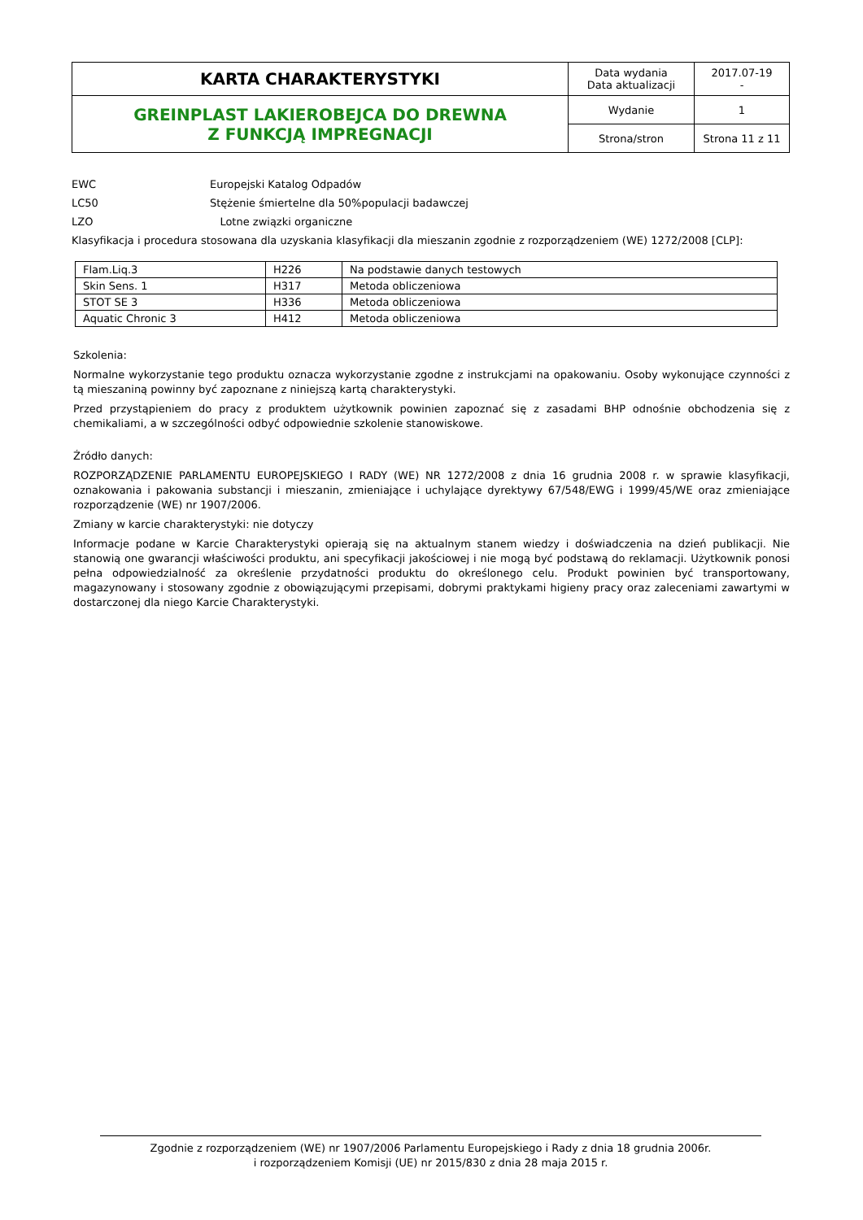| KARTA CHARAKTERYSTYKI | Data wydania Data aktualizacji | 2017.07-19 - |
| GREINPLAST LAKIEROBEJCA DO DREWNA Z FUNKCJĄ IMPREGNACJI | Wydanie | 1 |
| | Strona/stron | Strona 11 z 11 |
EWC Europejski Katalog Odpadów
LC50 Stężenie śmiertelne dla 50%populacji badawczej
LZO Lotne związki organiczne
Klasyfikacja i procedura stosowana dla uzyskania klasyfikacji dla mieszanin zgodnie z rozporządzeniem (WE) 1272/2008 [CLP]:
| Flam.Liq.3 | H226 | Na podstawie danych testowych |
| Skin Sens. 1 | H317 | Metoda obliczeniowa |
| STOT SE 3 | H336 | Metoda obliczeniowa |
| Aquatic Chronic 3 | H412 | Metoda obliczeniowa |
Szkolenia:
Normalne wykorzystanie tego produktu oznacza wykorzystanie zgodne z instrukcjami na opakowaniu. Osoby wykonujące czynności z tą mieszaniną powinny być zapoznane z niniejszą kartą charakterystyki.
Przed przystąpieniem do pracy z produktem użytkownik powinien zapoznać się z zasadami BHP odnośnie obchodzenia się z chemikaliami, a w szczególności odbyć odpowiednie szkolenie stanowiskowe.
Źródło danych:
ROZPORZĄDZENIE PARLAMENTU EUROPEJSKIEGO I RADY (WE) NR 1272/2008 z dnia 16 grudnia 2008 r. w sprawie klasyfikacji, oznakowania i pakowania substancji i mieszanin, zmieniające i uchylające dyrektywy 67/548/EWG i 1999/45/WE oraz zmieniające rozporządzenie (WE) nr 1907/2006.
Zmiany w karcie charakterystyki: nie dotyczy
Informacje podane w Karcie Charakterystyki opierają się na aktualnym stanem wiedzy i doświadczenia na dzień publikacji. Nie stanowią one gwarancji właściwości produktu, ani specyfikacji jakościowej i nie mogą być podstawą do reklamacji. Użytkownik ponosi pełna odpowiedzialność za określenie przydatności produktu do określonego celu. Produkt powinien być transportowany, magazynowany i stosowany zgodnie z obowiązującymi przepisami, dobrymi praktykami higieny pracy oraz zaleceniami zawartymi w dostarczonej dla niego Karcie Charakterystyki.
Zgodnie z rozporządzeniem (WE) nr 1907/2006 Parlamentu Europejskiego i Rady z dnia 18 grudnia 2006r.
i rozporządzeniem Komisji (UE) nr 2015/830 z dnia 28 maja 2015 r.